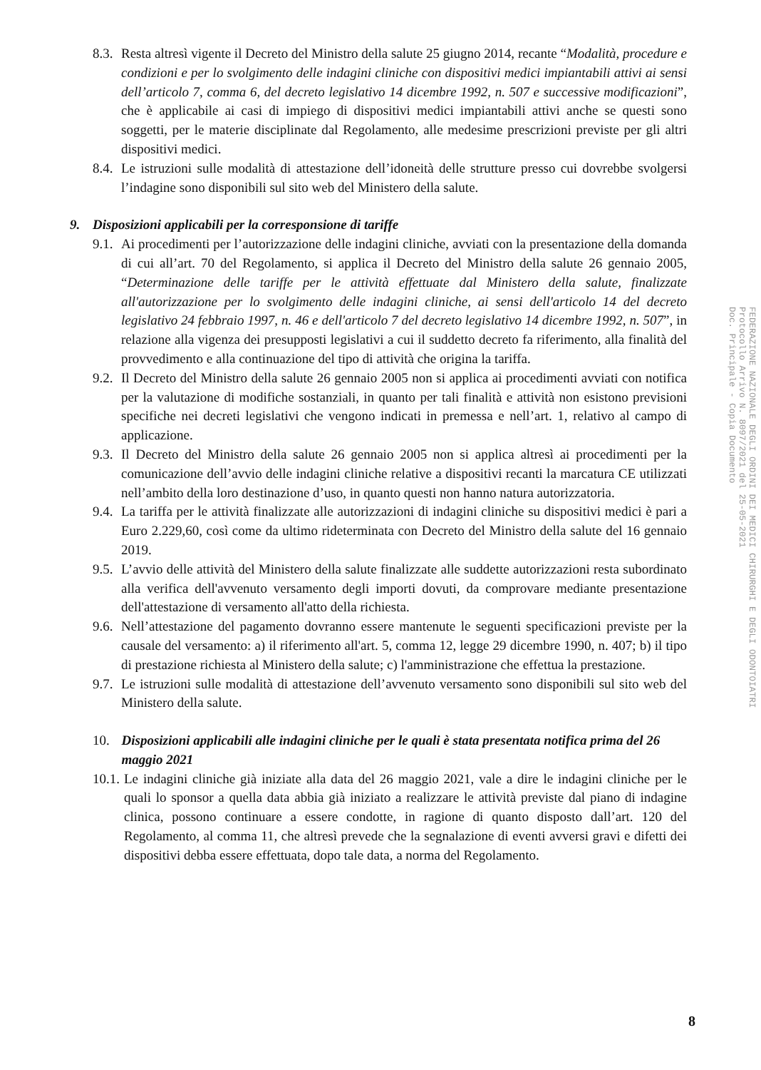8.3.
Resta altresì vigente il Decreto del Ministro della salute 25 giugno 2014, recante “Modalità, procedure e condizioni e per lo svolgimento delle indagini cliniche con dispositivi medici impiantabili attivi ai sensi dell’articolo 7, comma 6, del decreto legislativo 14 dicembre 1992, n. 507 e successive modificazioni”, che è applicabile ai casi di impiego di dispositivi medici impiantabili attivi anche se questi sono soggetti, per le materie disciplinate dal Regolamento, alle medesime prescrizioni previste per gli altri dispositivi medici.
8.4.
Le istruzioni sulle modalità di attestazione dell’idoneità delle strutture presso cui dovrebbe svolgersi l’indagine sono disponibili sul sito web del Ministero della salute.
9. Disposizioni applicabili per la corresponsione di tariffe
9.1.
Ai procedimenti per l’autorizzazione delle indagini cliniche, avviati con la presentazione della domanda di cui all’art. 70 del Regolamento, si applica il Decreto del Ministro della salute 26 gennaio 2005, “Determinazione delle tariffe per le attività effettuate dal Ministero della salute, finalizzate all'autorizzazione per lo svolgimento delle indagini cliniche, ai sensi dell'articolo 14 del decreto legislativo 24 febbraio 1997, n. 46 e dell'articolo 7 del decreto legislativo 14 dicembre 1992, n. 507”, in relazione alla vigenza dei presupposti legislativi a cui il suddetto decreto fa riferimento, alla finalità del provvedimento e alla continuazione del tipo di attività che origina la tariffa.
9.2.
Il Decreto del Ministro della salute 26 gennaio 2005 non si applica ai procedimenti avviati con notifica per la valutazione di modifiche sostanziali, in quanto per tali finalità e attività non esistono previsioni specifiche nei decreti legislativi che vengono indicati in premessa e nell’art. 1, relativo al campo di applicazione.
9.3.
Il Decreto del Ministro della salute 26 gennaio 2005 non si applica altresì ai procedimenti per la comunicazione dell’avvio delle indagini cliniche relative a dispositivi recanti la marcatura CE utilizzati nell’ambito della loro destinazione d’uso, in quanto questi non hanno natura autorizzatoria.
9.4.
La tariffa per le attività finalizzate alle autorizzazioni di indagini cliniche su dispositivi medici è pari a Euro 2.229,60, così come da ultimo rideterminata con Decreto del Ministro della salute del 16 gennaio 2019.
9.5.
L’avvio delle attività del Ministero della salute finalizzate alle suddette autorizzazioni resta subordinato alla verifica dell'avvenuto versamento degli importi dovuti, da comprovare mediante presentazione dell'attestazione di versamento all'atto della richiesta.
9.6.
Nell’attestazione del pagamento dovranno essere mantenute le seguenti specificazioni previste per la causale del versamento: a) il riferimento all'art. 5, comma 12, legge 29 dicembre 1990, n. 407; b) il tipo di prestazione richiesta al Ministero della salute; c) l'amministrazione che effettua la prestazione.
9.7.
Le istruzioni sulle modalità di attestazione dell’avvenuto versamento sono disponibili sul sito web del Ministero della salute.
10. Disposizioni applicabili alle indagini cliniche per le quali è stata presentata notifica prima del 26 maggio 2021
10.1.
Le indagini cliniche già iniziate alla data del 26 maggio 2021, vale a dire le indagini cliniche per le quali lo sponsor a quella data abbia già iniziato a realizzare le attività previste dal piano di indagine clinica, possono continuare a essere condotte, in ragione di quanto disposto dall’art. 120 del Regolamento, al comma 11, che altresì prevede che la segnalazione di eventi avversi gravi e difetti dei dispositivi debba essere effettuata, dopo tale data, a norma del Regolamento.
FEDERAZIONE NAZIONALE DEGLI ORDINI DEI MEDICI CHIRURGHI E DEGLI ODONTOIATRI
Protocollo Arrivo N. 8097/2021 del 25-05-2021
Doc. Principale - Copia Documento
8